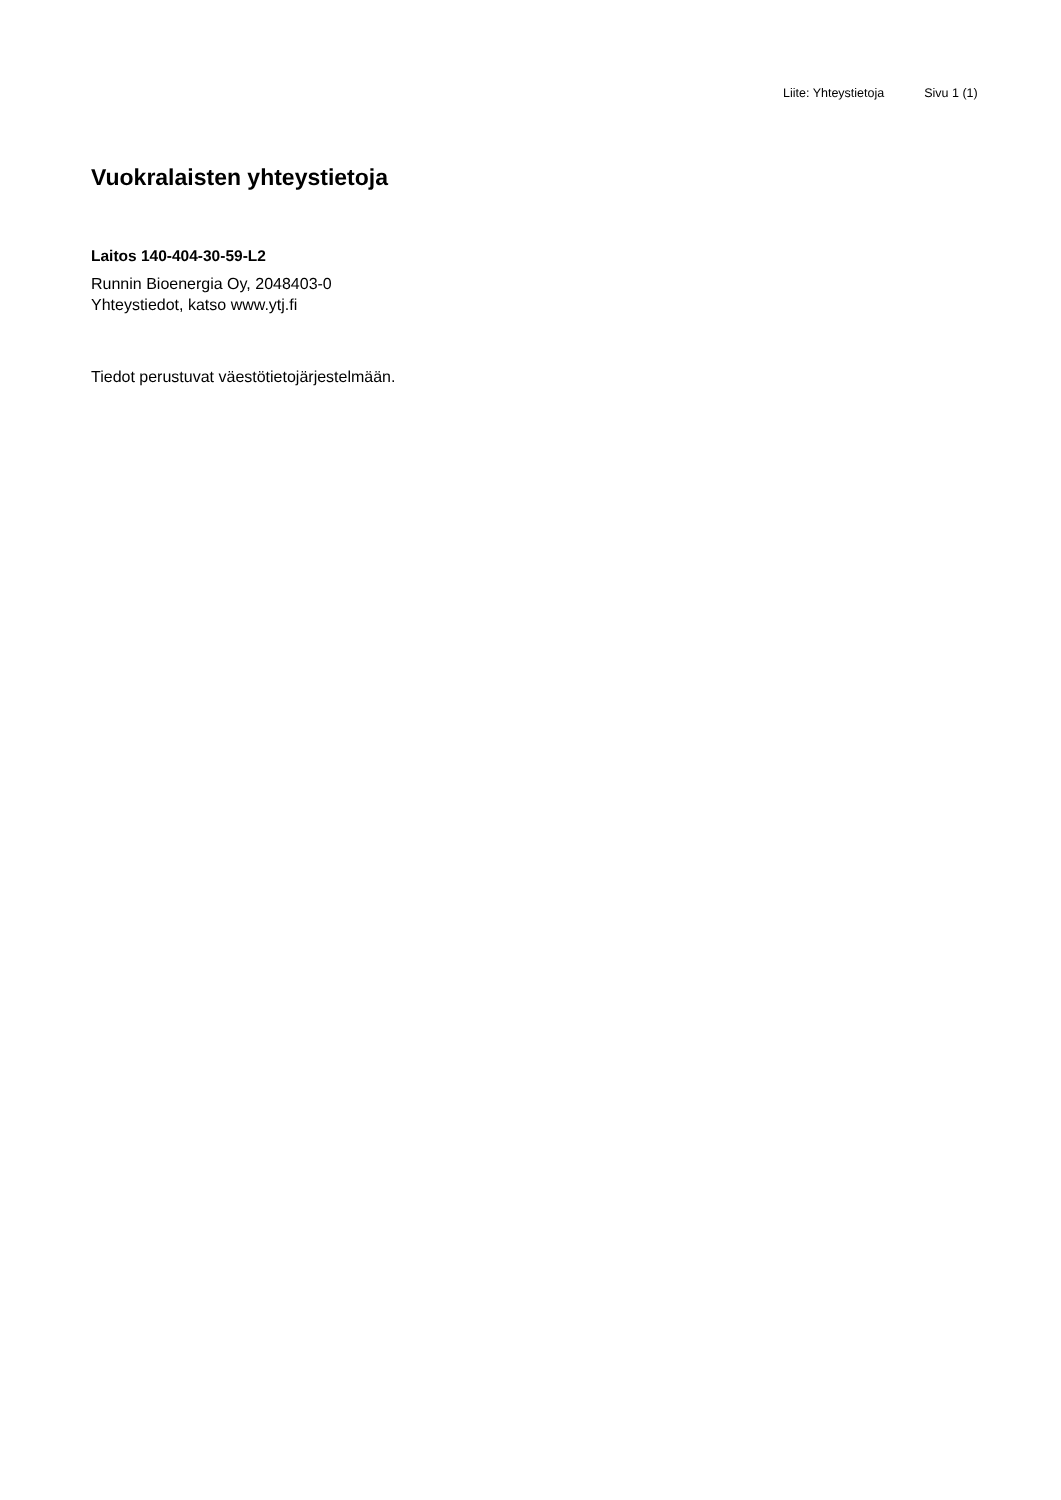Liite: Yhteystietoja Sivu 1 (1)
Vuokralaisten yhteystietoja
Laitos 140-404-30-59-L2
Runnin Bioenergia Oy, 2048403-0
Yhteystiedot, katso www.ytj.fi
Tiedot perustuvat väestötietojärjestelmään.